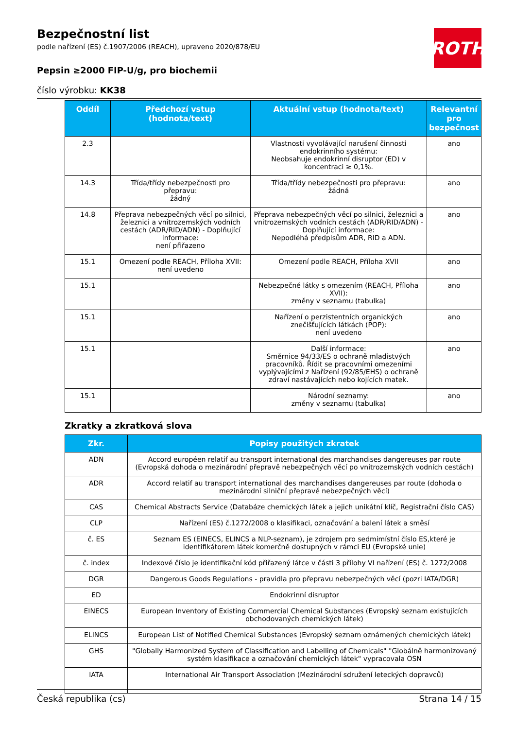ROTH
Bezpečnostní list
podle nařízení (ES) č.1907/2006 (REACH), upraveno 2020/878/EU
Pepsin ≥2000 FIP-U/g, pro biochemii
číslo výrobku: KK38
| Oddíl | Předchozí vstup (hodnota/text) | Aktuální vstup (hodnota/text) | Relevantní pro bezpečnost |
| --- | --- | --- | --- |
| 2.3 | | Vlastnosti vyvolávající narušení činnosti endokrinního systému: Neobsahuje endokrinní disruptor (ED) v koncentraci ≥ 0,1%. | ano |
| 14.3 | Třída/třídy nebezpečnosti pro přepravu: žádný | Třída/třídy nebezpečnosti pro přepravu: žádná | ano |
| 14.8 | Přeprava nebezpečných věcí po silnici, železnici a vnitrozemských vodních cestách (ADR/RID/ADN) - Doplňující informace: není přiřazeno | Přeprava nebezpečných věcí po silnici, železnici a vnitrozemských vodních cestách (ADR/RID/ADN) - Doplňující informace: Nepodléhá předpisům ADR, RID a ADN. | ano |
| 15.1 | Omezení podle REACH, Příloha XVII: není uvedeno | Omezení podle REACH, Příloha XVII | ano |
| 15.1 | | Nebezpečné látky s omezením (REACH, Příloha XVII): změny v seznamu (tabulka) | ano |
| 15.1 | | Nařízení o perzistentních organických znečišťujících látkách (POP): není uvedeno | ano |
| 15.1 | | Další informace: Směrnice 94/33/ES o ochraně mladistvých pracovníků. Řídit se pracovními omezeními vyplývajícími z Nařízení (92/85/EHS) o ochraně zdraví nastávajících nebo kojících matek. | ano |
| 15.1 | | Národní seznamy: změny v seznamu (tabulka) | ano |
Zkratky a zkratková slova
| Zkr. | Popisy použitých zkratek |
| --- | --- |
| ADN | Accord européen relatif au transport international des marchandises dangereuses par route (Evropská dohoda o mezinárodní přepravě nebezpečných věcí po vnitrozemských vodních cestách) |
| ADR | Accord relatif au transport international des marchandises dangereuses par route (dohoda o mezinárodní silniční přepravě nebezpečných věcí) |
| CAS | Chemical Abstracts Service (Databáze chemických látek a jejich unikátní klíč, Registrační číslo CAS) |
| CLP | Nařízení (ES) č.1272/2008 o klasifikaci, označování a balení látek a směsí |
| č. ES | Seznam ES (EINECS, ELINCS a NLP-seznam), je zdrojem pro sedmimístní číslo ES,které je identifikátorem látek komerčně dostupných v rámci EU (Evropské unie) |
| č. index | Indexové číslo je identifikační kód přiřazený látce v části 3 přílohy VI nařízení (ES) č. 1272/2008 |
| DGR | Dangerous Goods Regulations - pravidla pro přepravu nebezpečných věcí (pozri IATA/DGR) |
| ED | Endokrinní disruptor |
| EINECS | European Inventory of Existing Commercial Chemical Substances (Evropský seznam existujících obchodovaných chemických látek) |
| ELINCS | European List of Notified Chemical Substances (Evropský seznam oznámených chemických látek) |
| GHS | "Globally Harmonized System of Classification and Labelling of Chemicals" "Globálně harmonizovaný systém klasifikace a označování chemických látek" vypracovala OSN |
| IATA | International Air Transport Association (Mezinárodní sdružení leteckých dopravců) |
Česká republika (cs) Strana 14 / 15